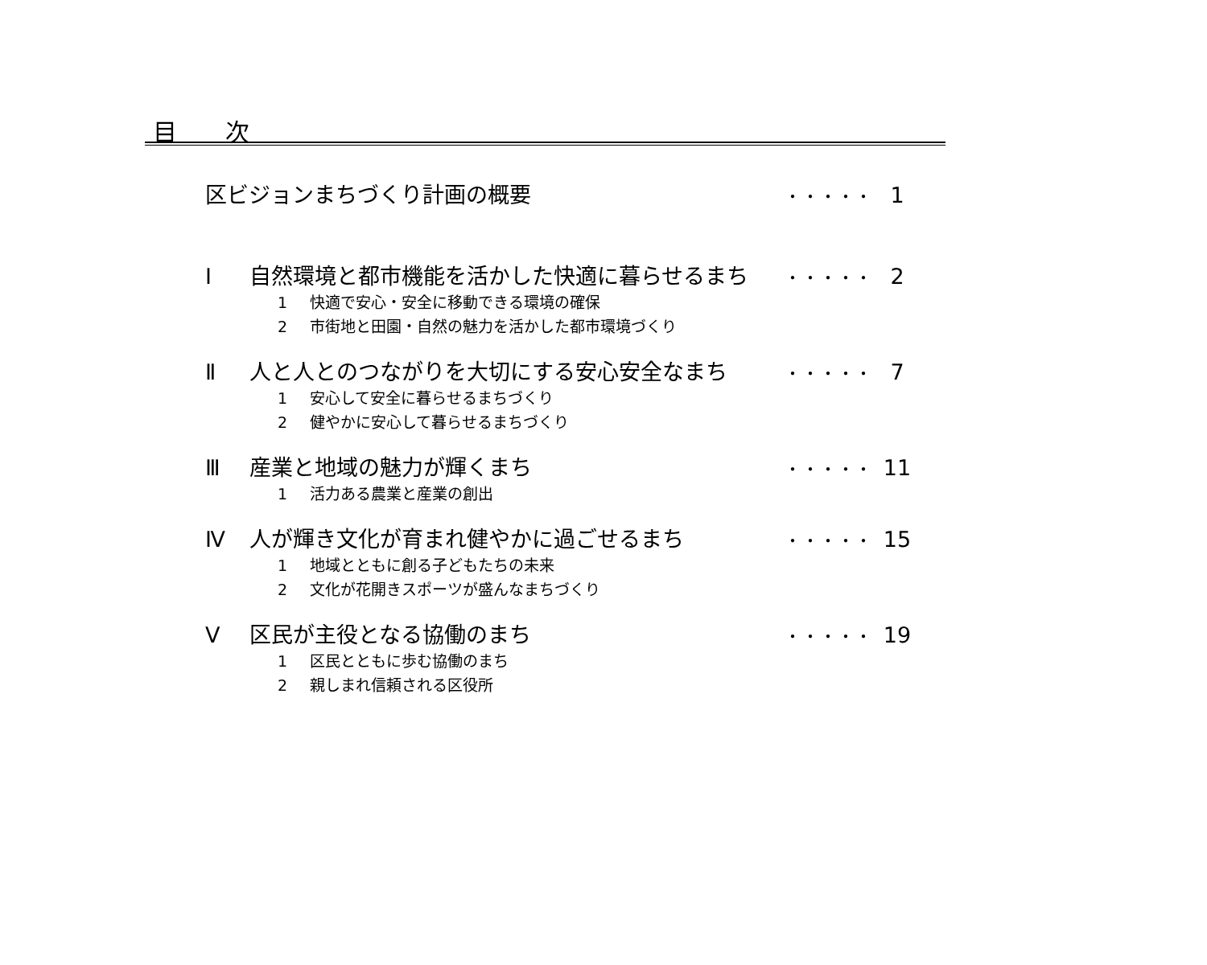目 次
区ビジョンまちづくり計画の概要
・・・・・
1
Ⅰ 自然環境と都市機能を活かした快適に暮らせるまち
・・・・・
2
1 快適で安心・安全に移動できる環境の確保
2 市街地と田園・自然の魅力を活かした都市環境づくり
Ⅱ 人と人とのつながりを大切にする安心安全なまち
・・・・・
7
1 安心して安全に暮らせるまちづくり
2 健やかに安心して暮らせるまちづくり
Ⅲ 産業と地域の魅力が輝くまち
・・・・・
11
1 活力ある農業と産業の創出
Ⅳ 人が輝き文化が育まれ健やかに過ごせるまち
・・・・・
15
1 地域とともに創る子どもたちの未来
2 文化が花開きスポーツが盛んなまちづくり
Ⅴ 区民が主役となる協働のまち
・・・・・
19
1 区民とともに歩む協働のまち
2 親しまれ信頼される区役所